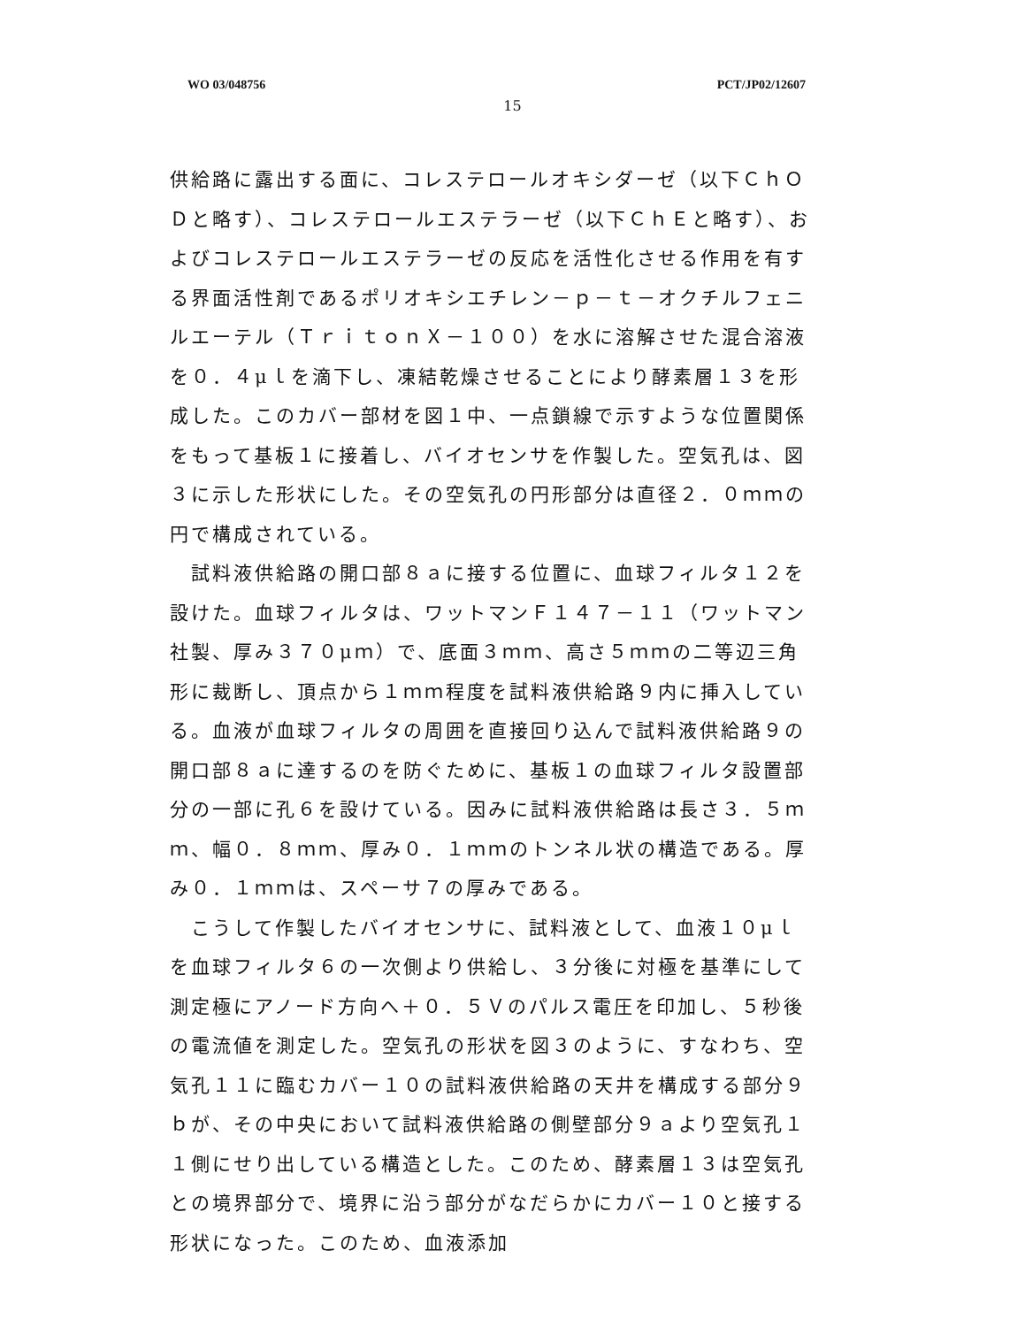WO 03/048756 PCT/JP02/12607
15
供給路に露出する面に、コレステロールオキシダーゼ（以下ＣｈＯＤと略す）、コレステロールエステラーゼ（以下ＣｈＥと略す）、およびコレステロールエステラーゼの反応を活性化させる作用を有する界面活性剤であるポリオキシエチレン－ｐ－ｔ－オクチルフェニルエーテル（ＴｒｉｔｏｎＸ－１００）を水に溶解させた混合溶液を０．４μｌを滴下し、凍結乾燥させることにより酵素層１３を形成した。このカバー部材を図１中、一点鎖線で示すような位置関係をもって基板１に接着し、バイオセンサを作製した。空気孔は、図３に示した形状にした。その空気孔の円形部分は直径２．０ｍｍの円で構成されている。
　試料液供給路の開口部８ａに接する位置に、血球フィルタ１２を設けた。血球フィルタは、ワットマンＦ１４７－１１（ワットマン社製、厚み３７０μｍ）で、底面３ｍｍ、高さ５ｍｍの二等辺三角形に裁断し、頂点から１ｍｍ程度を試料液供給路９内に挿入している。血液が血球フィルタの周囲を直接回り込んで試料液供給路９の開口部８ａに達するのを防ぐために、基板１の血球フィルタ設置部分の一部に孔６を設けている。因みに試料液供給路は長さ３．５ｍｍ、幅０．８ｍｍ、厚み０．１ｍｍのトンネル状の構造である。厚み０．１ｍｍは、スペーサ７の厚みである。
　こうして作製したバイオセンサに、試料液として、血液１０μｌを血球フィルタ６の一次側より供給し、３分後に対極を基準にして測定極にアノード方向へ＋０．５Ｖのパルス電圧を印加し、５秒後の電流値を測定した。空気孔の形状を図３のように、すなわち、空気孔１１に臨むカバー１０の試料液供給路の天井を構成する部分９ｂが、その中央において試料液供給路の側壁部分９ａより空気孔１１側にせり出している構造とした。このため、酵素層１３は空気孔との境界部分で、境界に沿う部分がなだらかにカバー１０と接する形状になった。このため、血液添加